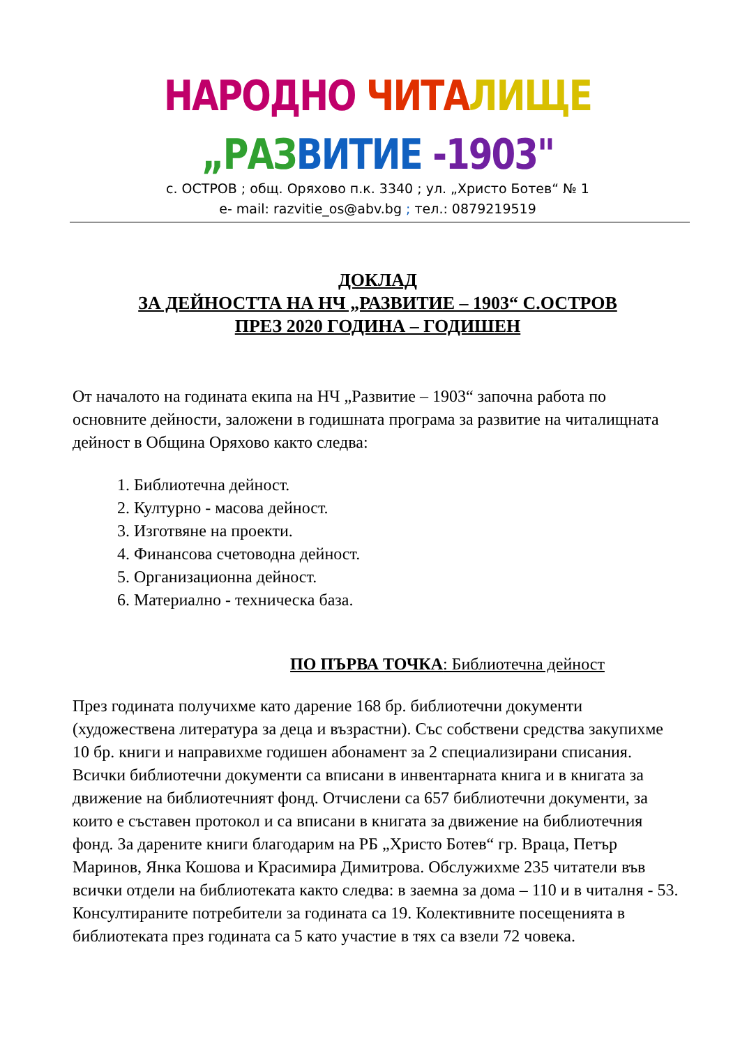НАРОДНО ЧИТА ЛИЩЕ „РАЗ ВИТИЕ -1903"
с. ОСТРОВ ; общ. Оряхово п.к. 3340 ; ул. „Христо Ботев“ № 1
e- mail: razvitie_os@abv.bg ; тел.: 0879219519
ДОКЛАД
ЗА ДЕЙНОСТТА НА НЧ „РАЗВИТИЕ – 1903“ С.ОСТРОВ
ПРЕЗ 2020 ГОДИНА – ГОДИШЕН
От началото на годината екипа на НЧ „Развитие – 1903“ започна работа по основните дейности, заложени в годишната програма за развитие на читалищната дейност в Община Оряхово както следва:
1. Библиотечна дейност.
2. Културно - масова дейност.
3. Изготвяне на проекти.
4. Финансова счетоводна дейност.
5. Организационна дейност.
6. Материално - техническа база.
ПО ПЪРВА ТОЧКА: Библиотечна дейност
През годината получихме като дарение 168 бр. библиотечни документи (художествена литература за деца и възрастни). Със собствени средства закупихме 10 бр. книги и направихме годишен абонамент за 2 специализирани списания. Всички библиотечни документи са вписани в инвентарната книга и в книгата за движение на библиотечният фонд. Отчислени са 657 библиотечни документи, за които е съставен протокол и са вписани в книгата за движение на библиотечния фонд. За дарените книги благодарим на РБ „Христо Ботев“ гр. Враца, Петър Маринов, Янка Кошова и Красимира Димитрова. Обслужихме 235 читатели във всички отдели на библиотеката както следва: в заемна за дома – 110 и в читалня - 53. Консултираните потребители за годината са 19. Колективните посещенията в библиотеката през годината са 5 като участие в тях са взели 72 човека.